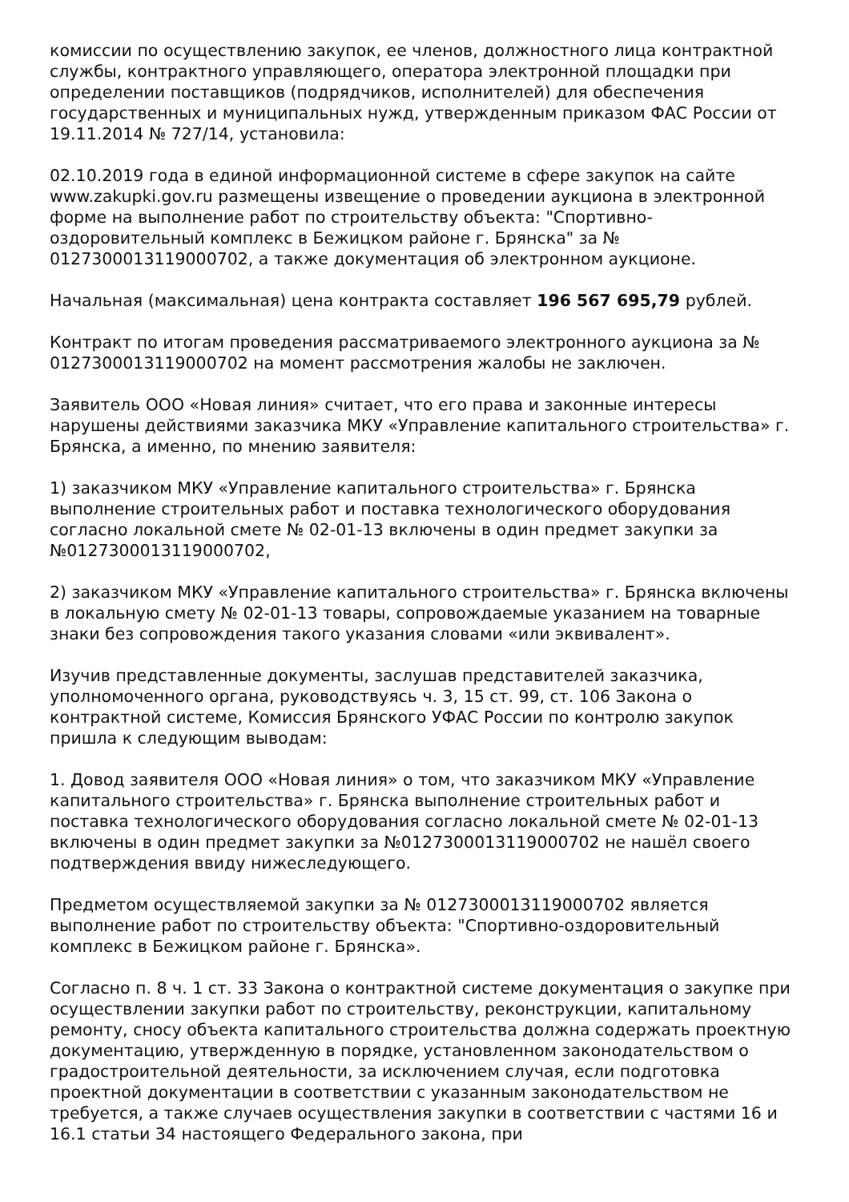комиссии по осуществлению закупок, ее членов, должностного лица контрактной службы, контрактного управляющего, оператора электронной площадки при определении поставщиков (подрядчиков, исполнителей) для обеспечения государственных и муниципальных нужд, утвержденным приказом ФАС России от 19.11.2014 № 727/14, установила:
02.10.2019 года в единой информационной системе в сфере закупок на сайте www.zakupki.gov.ru размещены извещение о проведении аукциона в электронной форме на выполнение работ по строительству объекта: "Спортивно-оздоровительный комплекс в Бежицком районе г. Брянска" за № 0127300013119000702, а также документация об электронном аукционе.
Начальная (максимальная) цена контракта составляет 196 567 695,79 рублей.
Контракт по итогам проведения рассматриваемого электронного аукциона за № 0127300013119000702 на момент рассмотрения жалобы не заключен.
Заявитель ООО «Новая линия» считает, что его права и законные интересы нарушены действиями заказчика МКУ «Управление капитального строительства» г. Брянска, а именно, по мнению заявителя:
1) заказчиком МКУ «Управление капитального строительства» г. Брянска выполнение строительных работ и поставка технологического оборудования согласно локальной смете № 02-01-13 включены в один предмет закупки за №0127300013119000702,
2) заказчиком МКУ «Управление капитального строительства» г. Брянска включены в локальную смету № 02-01-13 товары, сопровождаемые указанием на товарные знаки без сопровождения такого указания словами «или эквивалент».
Изучив представленные документы, заслушав представителей заказчика, уполномоченного органа, руководствуясь ч. 3, 15 ст. 99, ст. 106 Закона о контрактной системе, Комиссия Брянского УФАС России по контролю закупок пришла к следующим выводам:
1. Довод заявителя ООО «Новая линия» о том, что заказчиком МКУ «Управление капитального строительства» г. Брянска выполнение строительных работ и поставка технологического оборудования согласно локальной смете № 02-01-13 включены в один предмет закупки за №0127300013119000702 не нашёл своего подтверждения ввиду нижеследующего.
Предметом осуществляемой закупки за № 0127300013119000702 является выполнение работ по строительству объекта: "Спортивно-оздоровительный комплекс в Бежицком районе г. Брянска».
Согласно п. 8 ч. 1 ст. 33 Закона о контрактной системе документация о закупке при осуществлении закупки работ по строительству, реконструкции, капитальному ремонту, сносу объекта капитального строительства должна содержать проектную документацию, утвержденную в порядке, установленном законодательством о градостроительной деятельности, за исключением случая, если подготовка проектной документации в соответствии с указанным законодательством не требуется, а также случаев осуществления закупки в соответствии с частями 16 и 16.1 статьи 34 настоящего Федерального закона, при